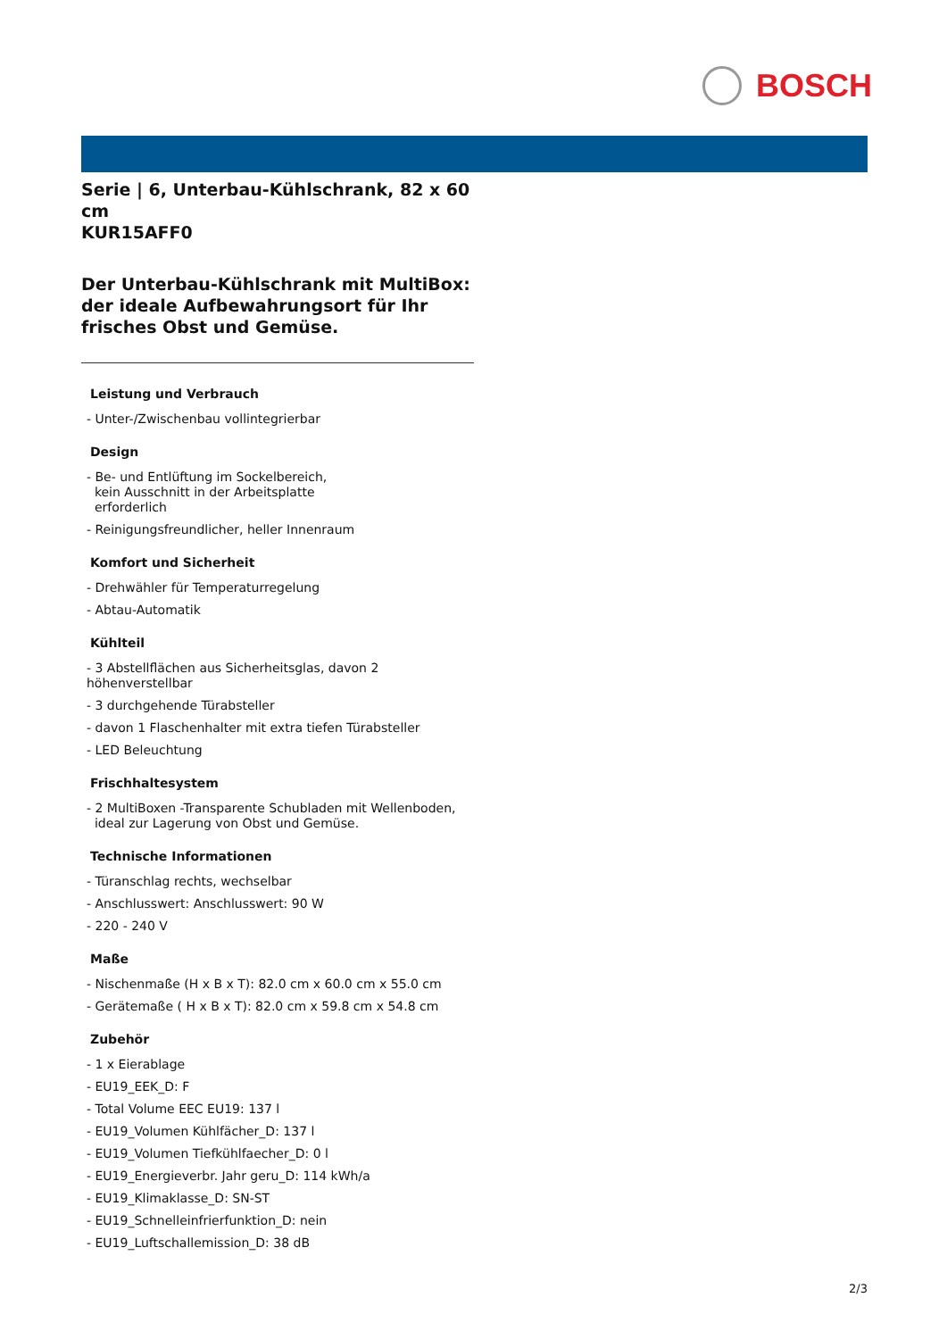BOSCH
Serie | 6, Unterbau-Kühlschrank, 82 x 60 cm
KUR15AFF0
Der Unterbau-Kühlschrank mit MultiBox: der ideale Aufbewahrungsort für Ihr frisches Obst und Gemüse.
Leistung und Verbrauch
- Unter-/Zwischenbau vollintegrierbar
Design
- Be- und Entlüftung im Sockelbereich,
kein Ausschnitt in der Arbeitsplatte
erforderlich
- Reinigungsfreundlicher, heller Innenraum
Komfort und Sicherheit
- Drehwähler für Temperaturregelung
- Abtau-Automatik
Kühlteil
- 3 Abstellflächen aus Sicherheitsglas, davon 2 höhenverstellbar
- 3 durchgehende Türabsteller
- davon 1 Flaschenhalter mit extra tiefen Türabsteller
- LED Beleuchtung
Frischhaltesystem
- 2 MultiBoxen -Transparente Schubladen mit Wellenboden,
ideal zur Lagerung von Obst und Gemüse.
Technische Informationen
- Türanschlag rechts, wechselbar
- Anschlusswert: Anschlusswert: 90 W
- 220 - 240 V
Maße
- Nischenmaße (H x B x T): 82.0 cm x 60.0 cm x 55.0 cm
- Gerätemaße ( H x B x T): 82.0 cm x 59.8 cm x 54.8 cm
Zubehör
- 1 x Eierablage
- EU19_EEK_D: F
- Total Volume EEC EU19: 137 l
- EU19_Volumen Kühlfächer_D: 137 l
- EU19_Volumen Tiefkühlfaecher_D: 0 l
- EU19_Energieverbr. Jahr geru_D: 114 kWh/a
- EU19_Klimaklasse_D: SN-ST
- EU19_Schnelleinfrierfunktion_D: nein
- EU19_Luftschallemission_D: 38 dB
2/3